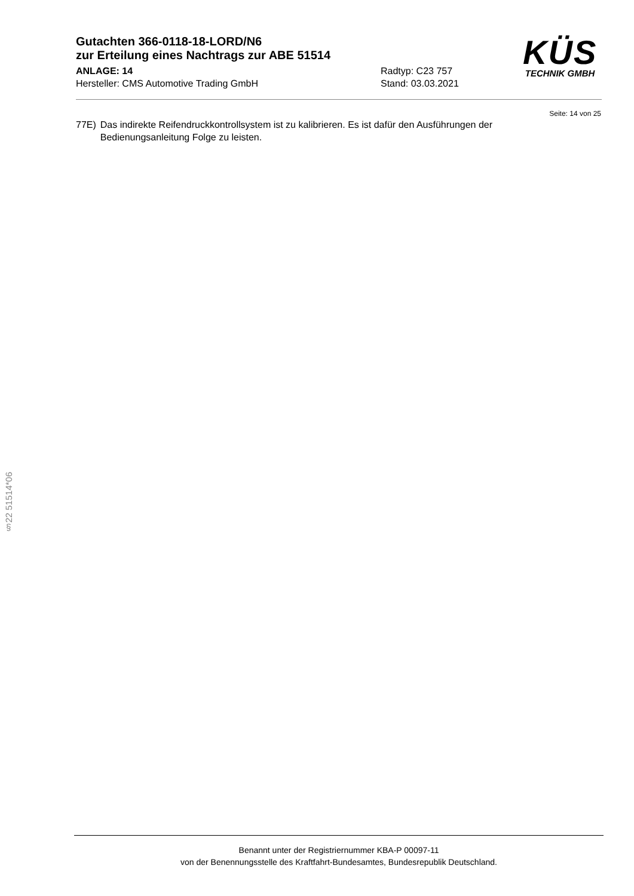Gutachten 366-0118-18-LORD/N6
zur Erteilung eines Nachtrags zur ABE 51514
ANLAGE: 14 Radtyp: C23 757
Hersteller: CMS Automotive Trading GmbH Stand: 03.03.2021
KÜS
TECHNIK GMBH
Seite: 14 von 25
77E) Das indirekte Reifendruckkontrollsystem ist zu kalibrieren. Es ist dafür den Ausführungen der Bedienungsanleitung Folge zu leisten.
§22 51514*06
Benannt unter der Registriernummer KBA-P 00097-11
von der Benennungsstelle des Kraftfahrt-Bundesamtes, Bundesrepublik Deutschland.